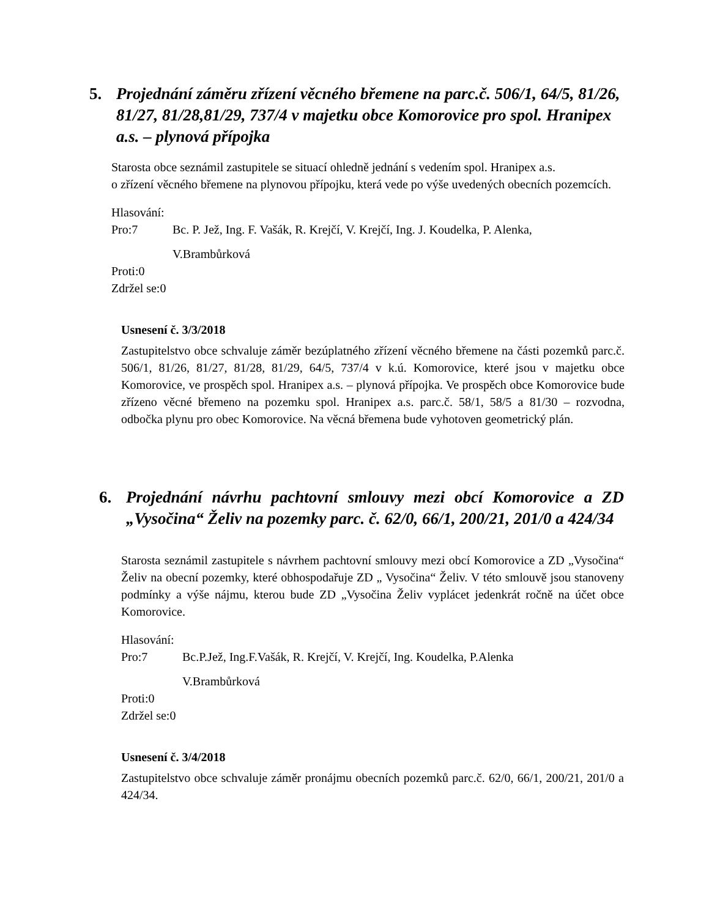5. Projednání záměru zřízení věcného břemene na parc.č. 506/1, 64/5, 81/26, 81/27, 81/28,81/29, 737/4 v majetku obce Komorovice pro spol. Hranipex a.s. – plynová přípojka
Starosta obce seznámil zastupitele se situací ohledně jednání s vedením spol. Hranipex a.s.
o zřízení věcného břemene na plynovou přípojku, která vede po výše uvedených obecních pozemcích.
Hlasování:
| Pro:7 | Bc. P. Jež, Ing. F. Vašák, R. Krejčí, V. Krejčí, Ing. J. Koudelka, P. Alenka, V.Brambůrková |
Proti:0
Zdržel se:0
Usnesení č. 3/3/2018
Zastupitelstvo obce schvaluje záměr bezúplatného zřízení věcného břemene na části pozemků parc.č. 506/1, 81/26, 81/27, 81/28, 81/29, 64/5, 737/4 v k.ú. Komorovice, které jsou v majetku obce Komorovice, ve prospěch spol. Hranipex a.s. – plynová přípojka. Ve prospěch obce Komorovice bude zřízeno věcné břemeno na pozemku spol. Hranipex a.s. parc.č. 58/1, 58/5 a 81/30 – rozvodna, odbočka plynu pro obec Komorovice. Na věcná břemena bude vyhotoven geometrický plán.
6. Projednání návrhu pachtovní smlouvy mezi obcí Komorovice a ZD „Vysočina“ Želiv na pozemky parc. č. 62/0, 66/1, 200/21, 201/0 a 424/34
Starosta seznámil zastupitele s návrhem pachtovní smlouvy mezi obcí Komorovice a ZD „Vysočina“ Želiv na obecní pozemky, které obhospodařuje ZD „ Vysočina“ Želiv. V této smlouvě jsou stanoveny podmínky a výše nájmu, kterou bude ZD „Vysočina Želiv vyplácet jedenkrát ročně na účet obce Komorovice.
Hlasování:
| Pro:7 | Bc.P.Jež, Ing.F.Vašák, R. Krejčí, V. Krejčí, Ing. Koudelka, P.Alenka V.Brambůrková |
Proti:0
Zdržel se:0
Usnesení č. 3/4/2018
Zastupitelstvo obce schvaluje záměr pronájmu obecních pozemků parc.č. 62/0, 66/1, 200/21, 201/0 a 424/34.